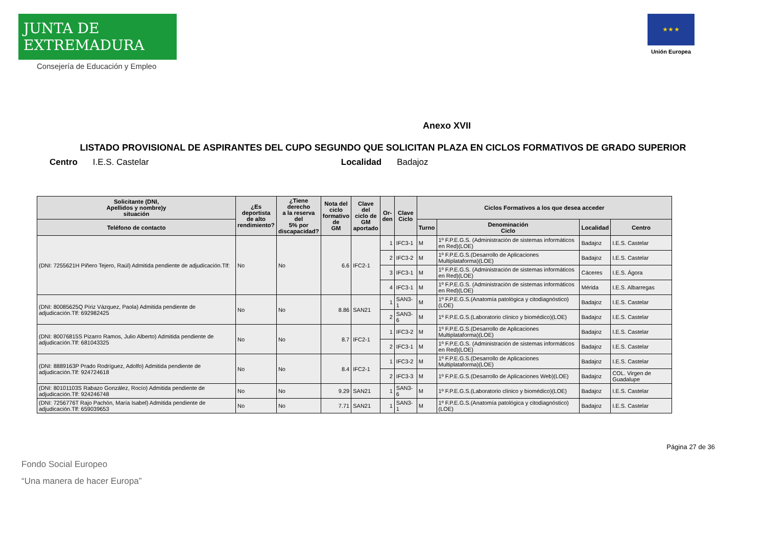JUNTA DE EXTREMADURA
Consejería de Educación y Empleo
★ ★ ★
Unión Europea
Anexo XVII
LISTADO PROVISIONAL DE ASPIRANTES DEL CUPO SEGUNDO QUE SOLICITAN PLAZA EN CICLOS FORMATIVOS DE GRADO SUPERIOR
Centro I.E.S. Castelar Localidad Badajoz
| Solicitante (DNI, Apellidos y nombre)y situación | ¿Es deportista de alto rendimiento? | ¿Tiene derecho a la reserva del 5% por discapacidad? | Nota del ciclo formativo de GM | Clave del ciclo de GM aportado | Or- den | Clave Ciclo | Ciclos Formativos a los que desea acceder | | | |
| --- | --- | --- | --- | --- | --- | --- | --- | --- | --- | --- |
| Teléfono de contacto | | | | | | | Turno | Denominación Ciclo | Localidad | Centro |
| (DNI: 7255621H Piñero Tejero, Raúl) Admitida pendiente de adjudicación.Tlf: | No | No | 6.6 | IFC2-1 | 1 | IFC3-1 | M | 1º F.P.E.G.S. (Administración de sistemas informáticos en Red)(LOE) | Badajoz | I.E.S. Castelar |
| | | | | | 2 | IFC3-2 | M | 1º F.P.E.G.S.(Desarrollo de Aplicaciones Multiplataforma)(LOE) | Badajoz | I.E.S. Castelar |
| | | | | | 3 | IFC3-1 | M | 1º F.P.E.G.S. (Administración de sistemas informáticos en Red)(LOE) | Cáceres | I.E.S. Ágora |
| | | | | | 4 | IFC3-1 | M | 1º F.P.E.G.S. (Administración de sistemas informáticos en Red)(LOE) | Mérida | I.E.S. Albarregas |
| (DNI: 80085625Q Píriz Vázquez, Paola) Admitida pendiente de adjudicación.Tlf: 692982425 | No | No | 8.86 | SAN21 | 1 | SAN3-1 | M | 1º F.P.E.G.S.(Anatomía patológica y citodiagnóstico)(LOE) | Badajoz | I.E.S. Castelar |
| | | | | | 2 | SAN3-6 | M | 1º F.P.E.G.S.(Laboratorio clínico y biomédico)(LOE) | Badajoz | I.E.S. Castelar |
| (DNI: 80076815S Pizarro Ramos, Julio Alberto) Admitida pendiente de adjudicación.Tlf: 681043325 | No | No | 8.7 | IFC2-1 | 1 | IFC3-2 | M | 1º F.P.E.G.S.(Desarrollo de Aplicaciones Multiplataforma)(LOE) | Badajoz | I.E.S. Castelar |
| | | | | | 2 | IFC3-1 | M | 1º F.P.E.G.S. (Administración de sistemas informáticos en Red)(LOE) | Badajoz | I.E.S. Castelar |
| (DNI: 8889163P Prado Rodríguez, Adolfo) Admitida pendiente de adjudicación.Tlf: 924724618 | No | No | 8.4 | IFC2-1 | 1 | IFC3-2 | M | 1º F.P.E.G.S.(Desarrollo de Aplicaciones Multiplataforma)(LOE) | Badajoz | I.E.S. Castelar |
| | | | | | 2 | IFC3-3 | M | 1º F.P.E.G.S.(Desarrollo de Aplicaciones Web)(LOE) | Badajoz | COL. Virgen de Guadalupe |
| (DNI: 80101103S Rabazo González, Rocío) Admitida pendiente de adjudicación.Tlf: 924246748 | No | No | 9.29 | SAN21 | 1 | SAN3-6 | M | 1º F.P.E.G.S.(Laboratorio clínico y biomédico)(LOE) | Badajoz | I.E.S. Castelar |
| (DNI: 7256776T Rajo Pachón, María Isabel) Admitida pendiente de adjudicación.Tlf: 659039653 | No | No | 7.71 | SAN21 | 1 | SAN3-1 | M | 1º F.P.E.G.S.(Anatomía patológica y citodiagnóstico)(LOE) | Badajoz | I.E.S. Castelar |
Página 27 de 36
Fondo Social Europeo
“Una manera de hacer Europa”